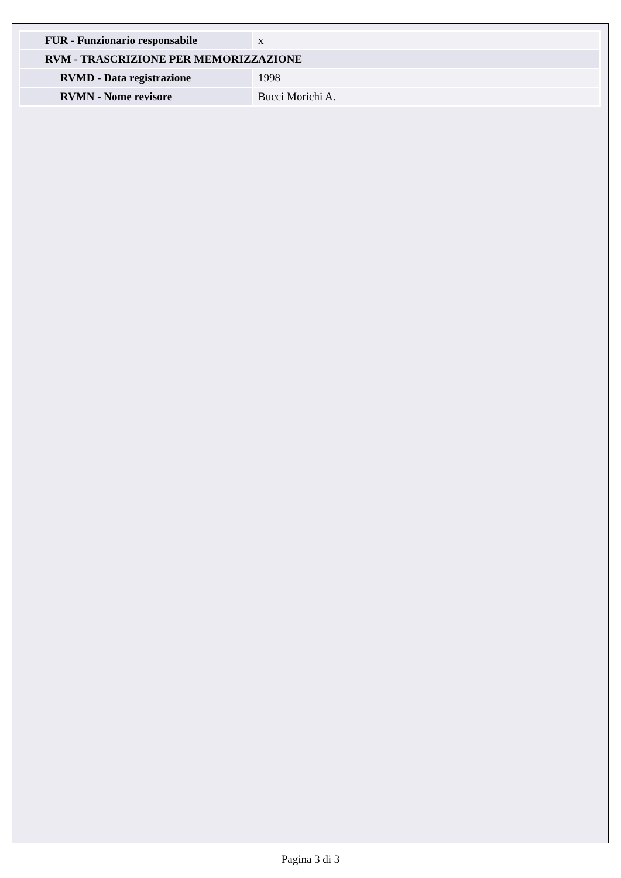| FUR - Funzionario responsabile | x |
| RVM - TRASCRIZIONE PER MEMORIZZAZIONE | |
| RVMD - Data registrazione | 1998 |
| RVMN - Nome revisore | Bucci Morichi A. |
Pagina 3 di 3